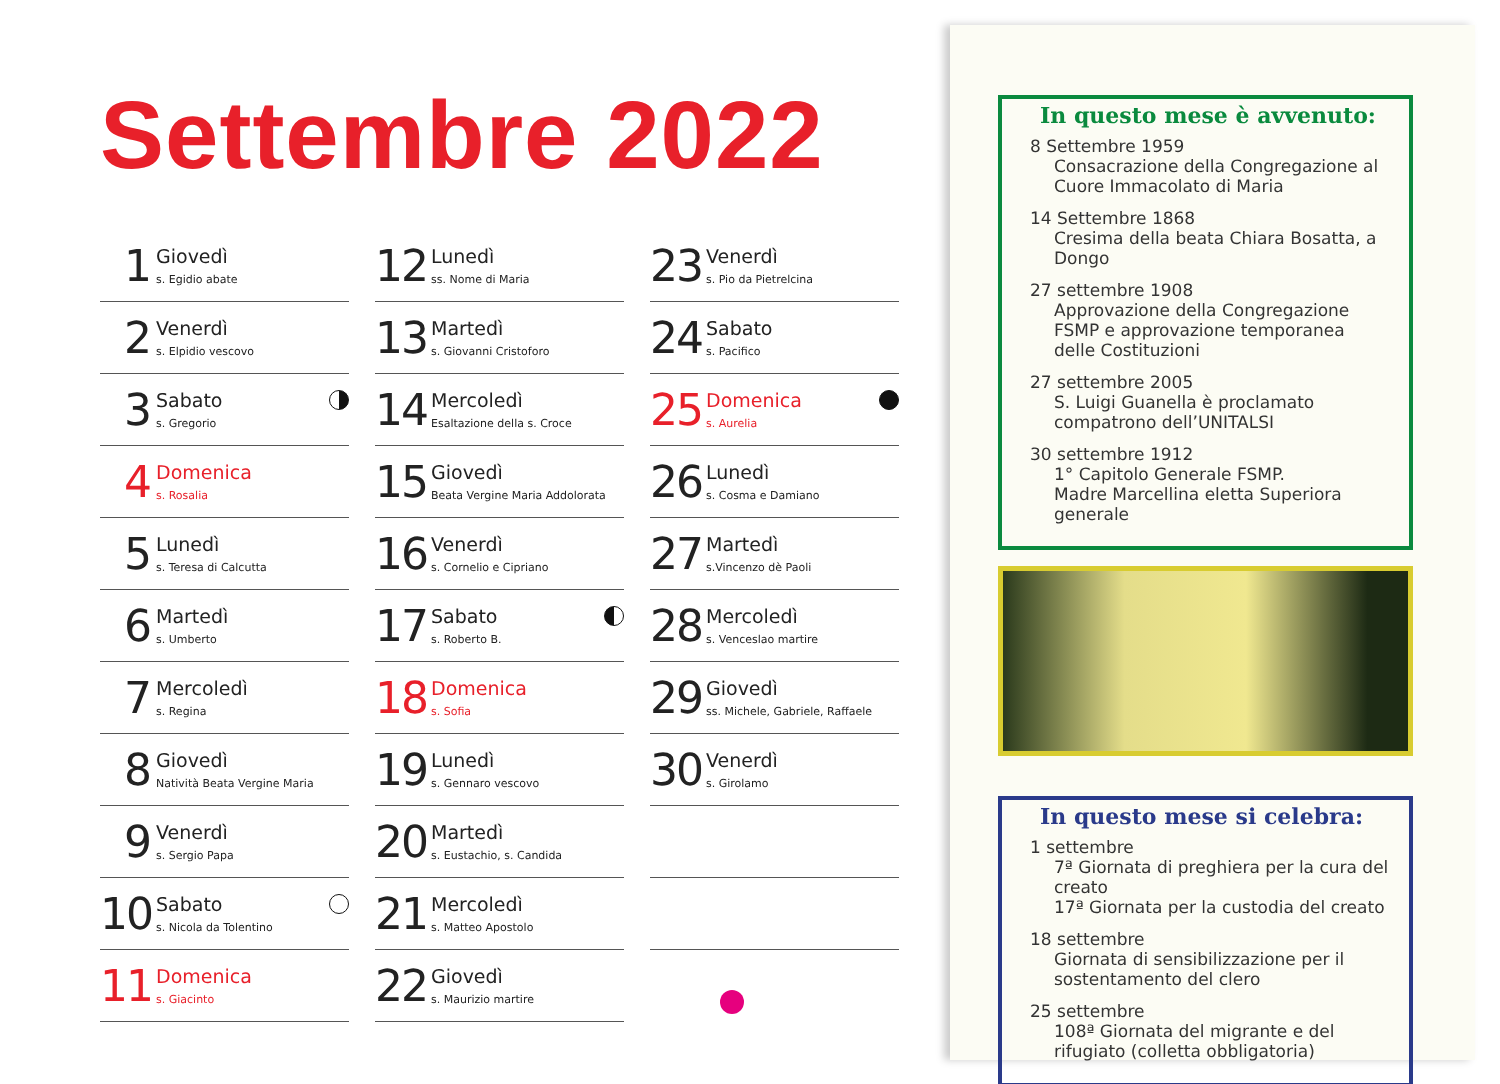Settembre 2022
1
Giovedì
s. Egidio abate
2
Venerdì
s. Elpidio vescovo
3
Sabato
s. Gregorio
4
Domenica
s. Rosalia
5
Lunedì
s. Teresa di Calcutta
6
Martedì
s. Umberto
7
Mercoledì
s. Regina
8
Giovedì
Natività Beata Vergine Maria
9
Venerdì
s. Sergio Papa
10
Sabato
s. Nicola da Tolentino
11
Domenica
s. Giacinto
12
Lunedì
ss. Nome di Maria
13
Martedì
s. Giovanni Cristoforo
14
Mercoledì
Esaltazione della s. Croce
15
Giovedì
Beata Vergine Maria Addolorata
16
Venerdì
s. Cornelio e Cipriano
17
Sabato
s. Roberto B.
18
Domenica
s. Sofia
19
Lunedì
s. Gennaro vescovo
20
Martedì
s. Eustachio, s. Candida
21
Mercoledì
s. Matteo Apostolo
22
Giovedì
s. Maurizio martire
23
Venerdì
s. Pio da Pietrelcina
24
Sabato
s. Pacifico
25
Domenica
s. Aurelia
26
Lunedì
s. Cosma e Damiano
27
Martedì
s.Vincenzo dè Paoli
28
Mercoledì
s. Venceslao martire
29
Giovedì
ss. Michele, Gabriele, Raffaele
30
Venerdì
s. Girolamo
In questo mese è avvenuto:
8 Settembre 1959
Consacrazione della Congregazione al Cuore Immacolato di Maria
14 Settembre 1868
Cresima della beata Chiara Bosatta, a Dongo
27 settembre 1908
Approvazione della Congregazione FSMP e approvazione temporanea delle Costituzioni
27 settembre 2005
S. Luigi Guanella è proclamato compatrono dell’UNITALSI
30 settembre 1912
1° Capitolo Generale FSMP.
Madre Marcellina eletta Superiora generale
In questo mese si celebra:
1 settembre
7ª Giornata di preghiera per la cura del creato
17ª Giornata per la custodia del creato
18 settembre
Giornata di sensibilizzazione per il sostentamento del clero
25 settembre
108ª Giornata del migrante e del rifugiato (colletta obbligatoria)